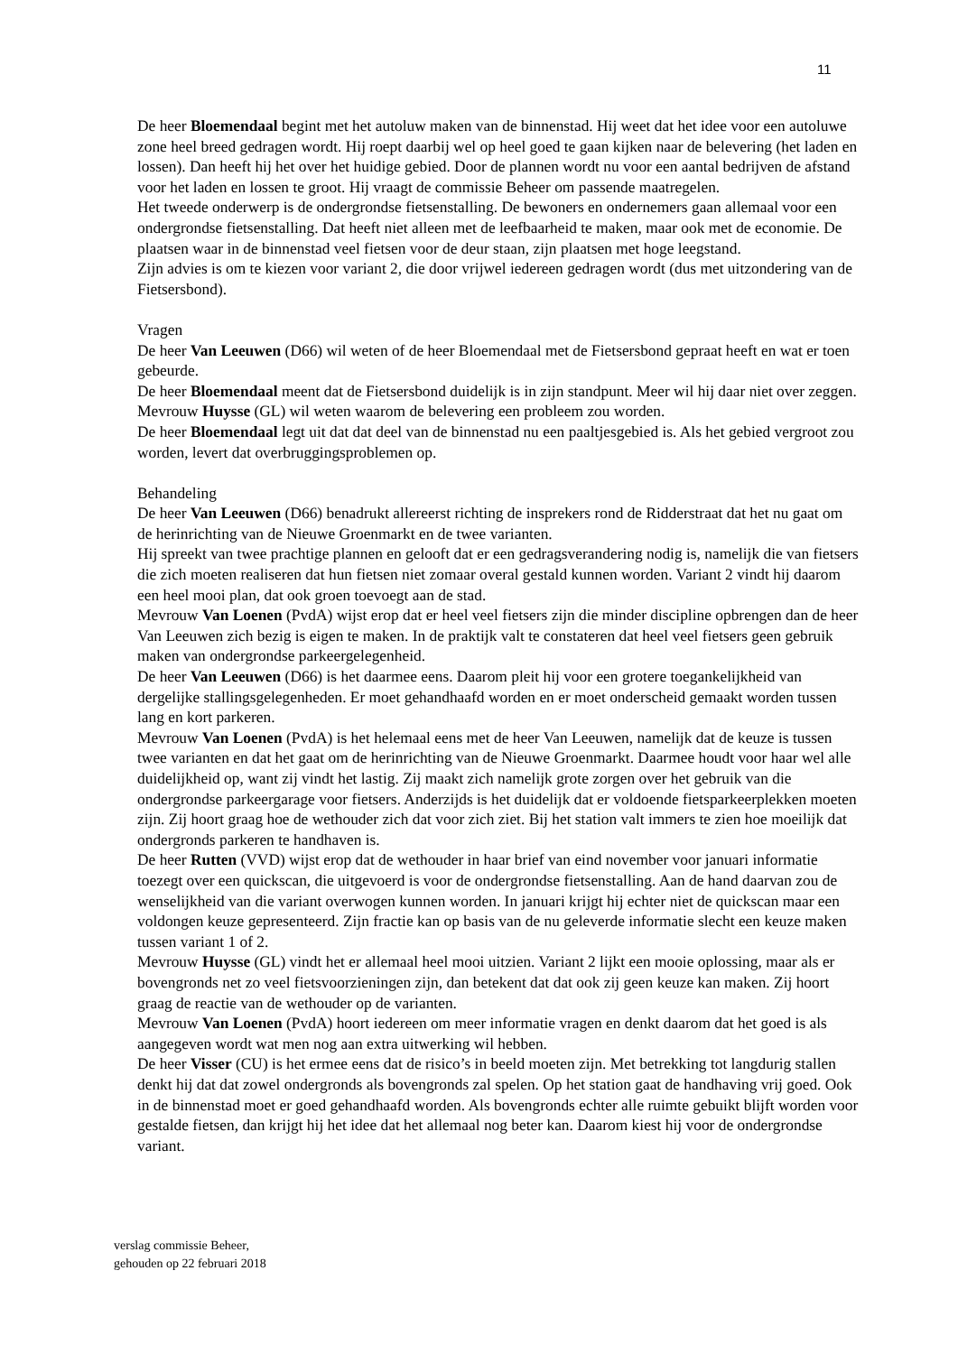11
De heer Bloemendaal begint met het autoluw maken van de binnenstad. Hij weet dat het idee voor een autoluwe zone heel breed gedragen wordt. Hij roept daarbij wel op heel goed te gaan kijken naar de belevering (het laden en lossen). Dan heeft hij het over het huidige gebied. Door de plannen wordt nu voor een aantal bedrijven de afstand voor het laden en lossen te groot. Hij vraagt de commissie Beheer om passende maatregelen.
Het tweede onderwerp is de ondergrondse fietsenstalling. De bewoners en ondernemers gaan allemaal voor een ondergrondse fietsenstalling. Dat heeft niet alleen met de leefbaarheid te maken, maar ook met de economie. De plaatsen waar in de binnenstad veel fietsen voor de deur staan, zijn plaatsen met hoge leegstand.
Zijn advies is om te kiezen voor variant 2, die door vrijwel iedereen gedragen wordt (dus met uitzondering van de Fietsersbond).
Vragen
De heer Van Leeuwen (D66) wil weten of de heer Bloemendaal met de Fietsersbond gepraat heeft en wat er toen gebeurde.
De heer Bloemendaal meent dat de Fietsersbond duidelijk is in zijn standpunt. Meer wil hij daar niet over zeggen.
Mevrouw Huysse (GL) wil weten waarom de belevering een probleem zou worden.
De heer Bloemendaal legt uit dat dat deel van de binnenstad nu een paaltjesgebied is. Als het gebied vergroot zou worden, levert dat overbruggingsproblemen op.
Behandeling
De heer Van Leeuwen (D66) benadrukt allereerst richting de insprekers rond de Ridderstraat dat het nu gaat om de herinrichting van de Nieuwe Groenmarkt en de twee varianten.
Hij spreekt van twee prachtige plannen en gelooft dat er een gedragsverandering nodig is, namelijk die van fietsers die zich moeten realiseren dat hun fietsen niet zomaar overal gestald kunnen worden. Variant 2 vindt hij daarom een heel mooi plan, dat ook groen toevoegt aan de stad.
Mevrouw Van Loenen (PvdA) wijst erop dat er heel veel fietsers zijn die minder discipline opbrengen dan de heer Van Leeuwen zich bezig is eigen te maken. In de praktijk valt te constateren dat heel veel fietsers geen gebruik maken van ondergrondse parkeergelegenheid.
De heer Van Leeuwen (D66) is het daarmee eens. Daarom pleit hij voor een grotere toegankelijkheid van dergelijke stallingsgelegenheden. Er moet gehandhaafd worden en er moet onderscheid gemaakt worden tussen lang en kort parkeren.
Mevrouw Van Loenen (PvdA) is het helemaal eens met de heer Van Leeuwen, namelijk dat de keuze is tussen twee varianten en dat het gaat om de herinrichting van de Nieuwe Groenmarkt. Daarmee houdt voor haar wel alle duidelijkheid op, want zij vindt het lastig. Zij maakt zich namelijk grote zorgen over het gebruik van die ondergrondse parkeergarage voor fietsers. Anderzijds is het duidelijk dat er voldoende fietsparkeerplekken moeten zijn. Zij hoort graag hoe de wethouder zich dat voor zich ziet. Bij het station valt immers te zien hoe moeilijk dat ondergronds parkeren te handhaven is.
De heer Rutten (VVD) wijst erop dat de wethouder in haar brief van eind november voor januari informatie toezegt over een quickscan, die uitgevoerd is voor de ondergrondse fietsenstalling. Aan de hand daarvan zou de wenselijkheid van die variant overwogen kunnen worden. In januari krijgt hij echter niet de quickscan maar een voldongen keuze gepresenteerd. Zijn fractie kan op basis van de nu geleverde informatie slecht een keuze maken tussen variant 1 of 2.
Mevrouw Huysse (GL) vindt het er allemaal heel mooi uitzien. Variant 2 lijkt een mooie oplossing, maar als er bovengronds net zo veel fietsvoorzieningen zijn, dan betekent dat dat ook zij geen keuze kan maken. Zij hoort graag de reactie van de wethouder op de varianten.
Mevrouw Van Loenen (PvdA) hoort iedereen om meer informatie vragen en denkt daarom dat het goed is als aangegeven wordt wat men nog aan extra uitwerking wil hebben.
De heer Visser (CU) is het ermee eens dat de risico’s in beeld moeten zijn. Met betrekking tot langdurig stallen denkt hij dat dat zowel ondergronds als bovengronds zal spelen. Op het station gaat de handhaving vrij goed. Ook in de binnenstad moet er goed gehandhaafd worden. Als bovengronds echter alle ruimte gebuikt blijft worden voor gestalde fietsen, dan krijgt hij het idee dat het allemaal nog beter kan. Daarom kiest hij voor de ondergrondse variant.
verslag commissie Beheer,
gehouden op 22 februari 2018